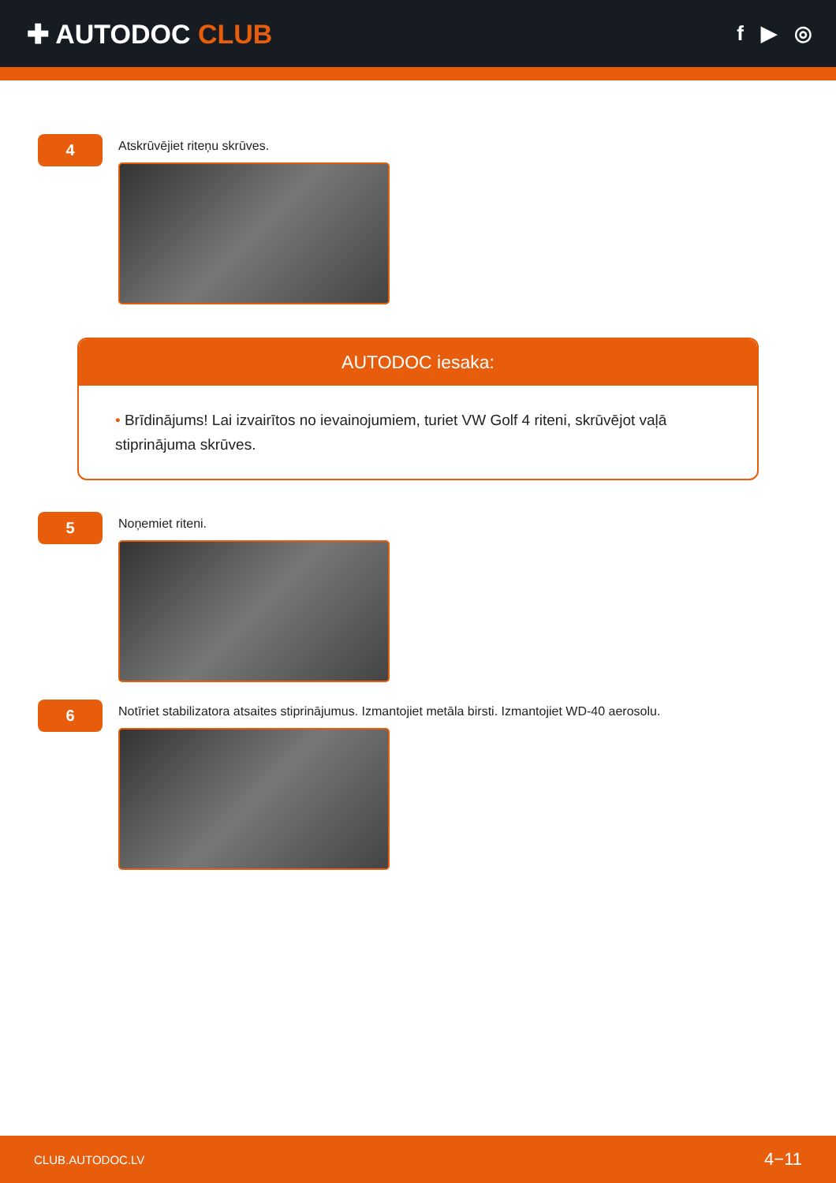✚ AUTODOC CLUB
f ▶ ◎
4
Atskrūvējiet riteņu skrūves.
AUTODOC iesaka:
• Brīdinājums! Lai izvairītos no ievainojumiem, turiet VW Golf 4 riteni, skrūvējot vaļā stiprinājuma skrūves.
5
Noņemiet riteni.
6
Notīriet stabilizatora atsaites stiprinājumus. Izmantojiet metāla birsti. Izmantojiet WD-40 aerosolu.
CLUB.AUTODOC.LV 4−11